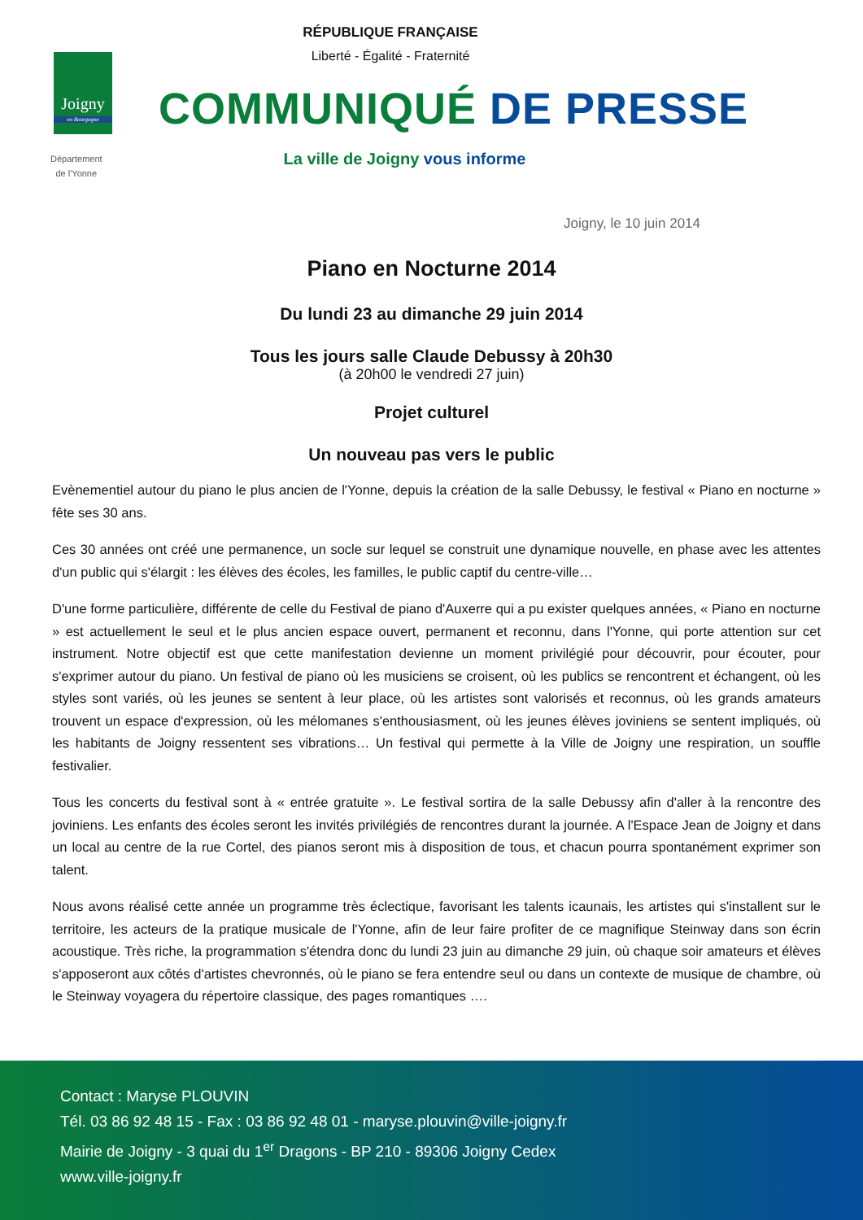RÉPUBLIQUE FRANÇAISE
Liberté - Égalité - Fraternité
Joigny
en Bourgogne
Département
de l'Yonne
COMMUNIQUÉ DE PRESSE
La ville de Joigny vous informe
Joigny, le 10 juin 2014
Piano en Nocturne 2014
Du lundi 23 au dimanche 29 juin 2014
Tous les jours salle Claude Debussy à 20h30
(à 20h00 le vendredi 27 juin)
Projet culturel
Un nouveau pas vers le public
Evènementiel autour du piano le plus ancien de l'Yonne, depuis la création de la salle Debussy, le festival « Piano en nocturne » fête ses 30 ans.
Ces 30 années ont créé une permanence, un socle sur lequel se construit une dynamique nouvelle, en phase avec les attentes d'un public qui s'élargit : les élèves des écoles, les familles, le public captif du centre-ville…
D'une forme particulière, différente de celle du Festival de piano d'Auxerre qui a pu exister quelques années, « Piano en nocturne » est actuellement le seul et le plus ancien espace ouvert, permanent et reconnu, dans l'Yonne, qui porte attention sur cet instrument. Notre objectif est que cette manifestation devienne un moment privilégié pour découvrir, pour écouter, pour s'exprimer autour du piano. Un festival de piano où les musiciens se croisent, où les publics se rencontrent et échangent, où les styles sont variés, où les jeunes se sentent à leur place, où les artistes sont valorisés et reconnus, où les grands amateurs trouvent un espace d'expression, où les mélomanes s'enthousiasment, où les jeunes élèves joviniens se sentent impliqués, où les habitants de Joigny ressentent ses vibrations… Un festival qui permette à la Ville de Joigny une respiration, un souffle festivalier.
Tous les concerts du festival sont à « entrée gratuite ». Le festival sortira de la salle Debussy afin d'aller à la rencontre des joviniens. Les enfants des écoles seront les invités privilégiés de rencontres durant la journée. A l'Espace Jean de Joigny et dans un local au centre de la rue Cortel, des pianos seront mis à disposition de tous, et chacun pourra spontanément exprimer son talent.
Nous avons réalisé cette année un programme très éclectique, favorisant les talents icaunais, les artistes qui s'installent sur le territoire, les acteurs de la pratique musicale de l'Yonne, afin de leur faire profiter de ce magnifique Steinway dans son écrin acoustique. Très riche, la programmation s'étendra donc du lundi 23 juin au dimanche 29 juin, où chaque soir amateurs et élèves s'apposeront aux côtés d'artistes chevronnés, où le piano se fera entendre seul ou dans un contexte de musique de chambre, où le Steinway voyagera du répertoire classique, des pages romantiques ….
Contact : Maryse PLOUVIN
Tél. 03 86 92 48 15 - Fax : 03 86 92 48 01 - maryse.plouvin@ville-joigny.fr
Mairie de Joigny - 3 quai du 1<sup>er</sup> Dragons - BP 210 - 89306 Joigny Cedex
www.ville-joigny.fr